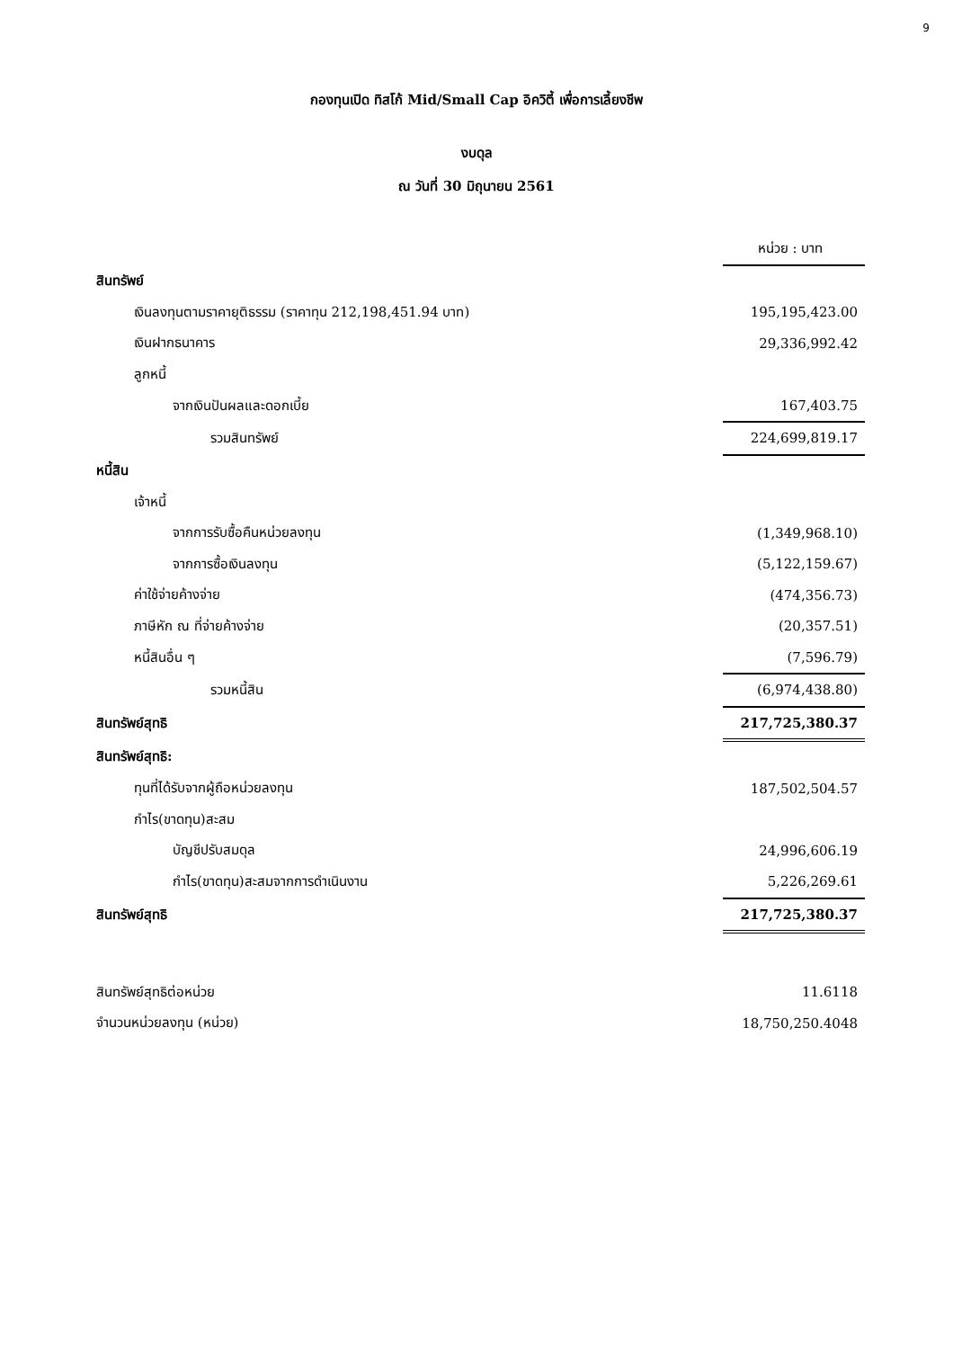9
กองทุนเปิด ทิสโก้ Mid/Small Cap อิควิตี้ เพื่อการเลี้ยงชีพ
งบดุล
ณ วันที่ 30 มิถุนายน 2561
| | หน่วย : บาท |
| สินทรัพย์ | |
| เงินลงทุนตามราคายุติธรรม (ราคาทุน 212,198,451.94 บาท) | 195,195,423.00 |
| เงินฝากธนาคาร | 29,336,992.42 |
| ลูกหนี้ | |
| จากเงินปันผลและดอกเบี้ย | 167,403.75 |
| รวมสินทรัพย์ | 224,699,819.17 |
| หนี้สิน | |
| เจ้าหนี้ | |
| จากการรับซื้อคืนหน่วยลงทุน | (1,349,968.10) |
| จากการซื้อเงินลงทุน | (5,122,159.67) |
| ค่าใช้จ่ายค้างจ่าย | (474,356.73) |
| ภาษีหัก ณ ที่จ่ายค้างจ่าย | (20,357.51) |
| หนี้สินอื่น ๆ | (7,596.79) |
| รวมหนี้สิน | (6,974,438.80) |
| สินทรัพย์สุทธิ | 217,725,380.37 |
| สินทรัพย์สุทธิ: | |
| ทุนที่ได้รับจากผู้ถือหน่วยลงทุน | 187,502,504.57 |
| กำไร(ขาดทุน)สะสม | |
| บัญชีปรับสมดุล | 24,996,606.19 |
| กำไร(ขาดทุน)สะสมจากการดำเนินงาน | 5,226,269.61 |
| สินทรัพย์สุทธิ | 217,725,380.37 |
| สินทรัพย์สุทธิต่อหน่วย | 11.6118 |
| จำนวนหน่วยลงทุน (หน่วย) | 18,750,250.4048 |